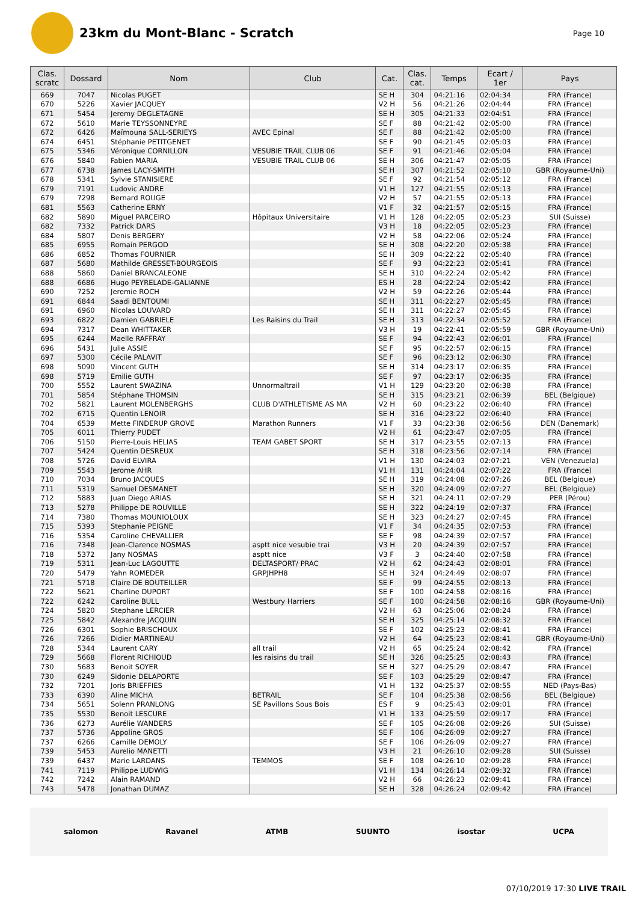23km du Mont-Blanc - Scratch
Page 10
| Clas. scratc | Dossard | Nom | Club | Cat. | Clas. cat. | Temps | Ecart / 1er | Pays |
| --- | --- | --- | --- | --- | --- | --- | --- | --- |
| 669 | 7047 | Nicolas PUGET | | SE H | 304 | 04:21:16 | 02:04:34 | FRA (France) |
| 670 | 5226 | Xavier JACQUEY | | V2 H | 56 | 04:21:26 | 02:04:44 | FRA (France) |
| 671 | 5454 | Jeremy DEGLETAGNE | | SE H | 305 | 04:21:33 | 02:04:51 | FRA (France) |
| 672 | 5610 | Marie TEYSSONNEYRE | | SE F | 88 | 04:21:42 | 02:05:00 | FRA (France) |
| 672 | 6426 | Maïmouna SALL-SERIEYS | AVEC Epinal | SE F | 88 | 04:21:42 | 02:05:00 | FRA (France) |
| 674 | 6451 | Stéphanie PETITGENET | | SE F | 90 | 04:21:45 | 02:05:03 | FRA (France) |
| 675 | 5346 | Véronique CORNILLON | VESUBIE TRAIL CLUB 06 | SE F | 91 | 04:21:46 | 02:05:04 | FRA (France) |
| 676 | 5840 | Fabien MARIA | VESUBIE TRAIL CLUB 06 | SE H | 306 | 04:21:47 | 02:05:05 | FRA (France) |
| 677 | 6738 | James LACY-SMITH | | SE H | 307 | 04:21:52 | 02:05:10 | GBR (Royaume-Uni) |
| 678 | 5341 | Sylvie STANISIERE | | SE F | 92 | 04:21:54 | 02:05:12 | FRA (France) |
| 679 | 7191 | Ludovic ANDRE | | V1 H | 127 | 04:21:55 | 02:05:13 | FRA (France) |
| 679 | 7298 | Bernard ROUGE | | V2 H | 57 | 04:21:55 | 02:05:13 | FRA (France) |
| 681 | 5563 | Catherine ERNY | | V1 F | 32 | 04:21:57 | 02:05:15 | FRA (France) |
| 682 | 5890 | Miguel PARCEIRO | Hôpitaux Universitaire | V1 H | 128 | 04:22:05 | 02:05:23 | SUI (Suisse) |
| 682 | 7332 | Patrick DARS | | V3 H | 18 | 04:22:05 | 02:05:23 | FRA (France) |
| 684 | 5807 | Denis BERGERY | | V2 H | 58 | 04:22:06 | 02:05:24 | FRA (France) |
| 685 | 6955 | Romain PERGOD | | SE H | 308 | 04:22:20 | 02:05:38 | FRA (France) |
| 686 | 6852 | Thomas FOURNIER | | SE H | 309 | 04:22:22 | 02:05:40 | FRA (France) |
| 687 | 5680 | Mathilde GRESSET-BOURGEOIS | | SE F | 93 | 04:22:23 | 02:05:41 | FRA (France) |
| 688 | 5860 | Daniel BRANCALEONE | | SE H | 310 | 04:22:24 | 02:05:42 | FRA (France) |
| 688 | 6686 | Hugo PEYRELADE-GALIANNE | | ES H | 28 | 04:22:24 | 02:05:42 | FRA (France) |
| 690 | 7252 | Jeremie ROCH | | V2 H | 59 | 04:22:26 | 02:05:44 | FRA (France) |
| 691 | 6844 | Saadi BENTOUMI | | SE H | 311 | 04:22:27 | 02:05:45 | FRA (France) |
| 691 | 6960 | Nicolas LOUVARD | | SE H | 311 | 04:22:27 | 02:05:45 | FRA (France) |
| 693 | 6822 | Damien GABRIELE | Les Raisins du Trail | SE H | 313 | 04:22:34 | 02:05:52 | FRA (France) |
| 694 | 7317 | Dean WHITTAKER | | V3 H | 19 | 04:22:41 | 02:05:59 | GBR (Royaume-Uni) |
| 695 | 6244 | Maelle RAFFRAY | | SE F | 94 | 04:22:43 | 02:06:01 | FRA (France) |
| 696 | 5431 | Julie ASSIE | | SE F | 95 | 04:22:57 | 02:06:15 | FRA (France) |
| 697 | 5300 | Cécile PALAVIT | | SE F | 96 | 04:23:12 | 02:06:30 | FRA (France) |
| 698 | 5090 | Vincent GUTH | | SE H | 314 | 04:23:17 | 02:06:35 | FRA (France) |
| 698 | 5719 | Emilie GUTH | | SE F | 97 | 04:23:17 | 02:06:35 | FRA (France) |
| 700 | 5552 | Laurent SWAZINA | Unnormaltrail | V1 H | 129 | 04:23:20 | 02:06:38 | FRA (France) |
| 701 | 5854 | Stéphane THOMSIN | | SE H | 315 | 04:23:21 | 02:06:39 | BEL (Belgique) |
| 702 | 5821 | Laurent MOLENBERGHS | CLUB D'ATHLETISME AS MA | V2 H | 60 | 04:23:22 | 02:06:40 | FRA (France) |
| 702 | 6715 | Quentin LENOIR | | SE H | 316 | 04:23:22 | 02:06:40 | FRA (France) |
| 704 | 6539 | Mette FINDERUP GROVE | Marathon Runners | V1 F | 33 | 04:23:38 | 02:06:56 | DEN (Danemark) |
| 705 | 6011 | Thierry PUDET | | V2 H | 61 | 04:23:47 | 02:07:05 | FRA (France) |
| 706 | 5150 | Pierre-Louis HELIAS | TEAM GABET SPORT | SE H | 317 | 04:23:55 | 02:07:13 | FRA (France) |
| 707 | 5424 | Quentin DESREUX | | SE H | 318 | 04:23:56 | 02:07:14 | FRA (France) |
| 708 | 5726 | David ELVIRA | | V1 H | 130 | 04:24:03 | 02:07:21 | VEN (Venezuela) |
| 709 | 5543 | Jerome AHR | | V1 H | 131 | 04:24:04 | 02:07:22 | FRA (France) |
| 710 | 7034 | Bruno JACQUES | | SE H | 319 | 04:24:08 | 02:07:26 | BEL (Belgique) |
| 711 | 5319 | Samuel DESMANET | | SE H | 320 | 04:24:09 | 02:07:27 | BEL (Belgique) |
| 712 | 5883 | Juan Diego ARIAS | | SE H | 321 | 04:24:11 | 02:07:29 | PER (Pérou) |
| 713 | 5278 | Philippe DE ROUVILLE | | SE H | 322 | 04:24:19 | 02:07:37 | FRA (France) |
| 714 | 7380 | Thomas MOUNIOLOUX | | SE H | 323 | 04:24:27 | 02:07:45 | FRA (France) |
| 715 | 5393 | Stephanie PEIGNE | | V1 F | 34 | 04:24:35 | 02:07:53 | FRA (France) |
| 716 | 5354 | Caroline CHEVALLIER | | SE F | 98 | 04:24:39 | 02:07:57 | FRA (France) |
| 716 | 7348 | Jean-Clarence NOSMAS | asptt nice vesubie trai | V3 H | 20 | 04:24:39 | 02:07:57 | FRA (France) |
| 718 | 5372 | Jany NOSMAS | asptt nice | V3 F | 3 | 04:24:40 | 02:07:58 | FRA (France) |
| 719 | 5311 | Jean-Luc LAGOUTTE | DELTASPORT/ PRAC | V2 H | 62 | 04:24:43 | 02:08:01 | FRA (France) |
| 720 | 5479 | Yahn ROMEDER | GRPJHPH8 | SE H | 324 | 04:24:49 | 02:08:07 | FRA (France) |
| 721 | 5718 | Claire DE BOUTEILLER | | SE F | 99 | 04:24:55 | 02:08:13 | FRA (France) |
| 722 | 5621 | Charline DUPORT | | SE F | 100 | 04:24:58 | 02:08:16 | FRA (France) |
| 722 | 6242 | Caroline BULL | Westbury Harriers | SE F | 100 | 04:24:58 | 02:08:16 | GBR (Royaume-Uni) |
| 724 | 5820 | Stephane LERCIER | | V2 H | 63 | 04:25:06 | 02:08:24 | FRA (France) |
| 725 | 5842 | Alexandre JACQUIN | | SE H | 325 | 04:25:14 | 02:08:32 | FRA (France) |
| 726 | 6301 | Sophie BRISCHOUX | | SE F | 102 | 04:25:23 | 02:08:41 | FRA (France) |
| 726 | 7266 | Didier MARTINEAU | | V2 H | 64 | 04:25:23 | 02:08:41 | GBR (Royaume-Uni) |
| 728 | 5344 | Laurent CARY | all trail | V2 H | 65 | 04:25:24 | 02:08:42 | FRA (France) |
| 729 | 5668 | Florent RICHIOUD | les raisins du trail | SE H | 326 | 04:25:25 | 02:08:43 | FRA (France) |
| 730 | 5683 | Benoit SOYER | | SE H | 327 | 04:25:29 | 02:08:47 | FRA (France) |
| 730 | 6249 | Sidonie DELAPORTE | | SE F | 103 | 04:25:29 | 02:08:47 | FRA (France) |
| 732 | 7201 | Joris BRIEFFIES | | V1 H | 132 | 04:25:37 | 02:08:55 | NED (Pays-Bas) |
| 733 | 6390 | Aline MICHA | BETRAIL | SE F | 104 | 04:25:38 | 02:08:56 | BEL (Belgique) |
| 734 | 5651 | Solenn PRANLONG | SE Pavillons Sous Bois | ES F | 9 | 04:25:43 | 02:09:01 | FRA (France) |
| 735 | 5530 | Benoit LESCURE | | V1 H | 133 | 04:25:59 | 02:09:17 | FRA (France) |
| 736 | 6273 | Aurélie WANDERS | | SE F | 105 | 04:26:08 | 02:09:26 | SUI (Suisse) |
| 737 | 5736 | Appoline GROS | | SE F | 106 | 04:26:09 | 02:09:27 | FRA (France) |
| 737 | 6266 | Camille DEMOLY | | SE F | 106 | 04:26:09 | 02:09:27 | FRA (France) |
| 739 | 5453 | Aurelio MANETTI | | V3 H | 21 | 04:26:10 | 02:09:28 | SUI (Suisse) |
| 739 | 6437 | Marie LARDANS | TEMMOS | SE F | 108 | 04:26:10 | 02:09:28 | FRA (France) |
| 741 | 7119 | Philippe LUDWIG | | V1 H | 134 | 04:26:14 | 02:09:32 | FRA (France) |
| 742 | 7242 | Alain RAMAND | | V2 H | 66 | 04:26:23 | 02:09:41 | FRA (France) |
| 743 | 5478 | Jonathan DUMAZ | | SE H | 328 | 04:26:24 | 02:09:42 | FRA (France) |
salomon Ravanel ATMB SUUNTO isostar UCPA
07/10/2019 17:30 LIVE TRAIL